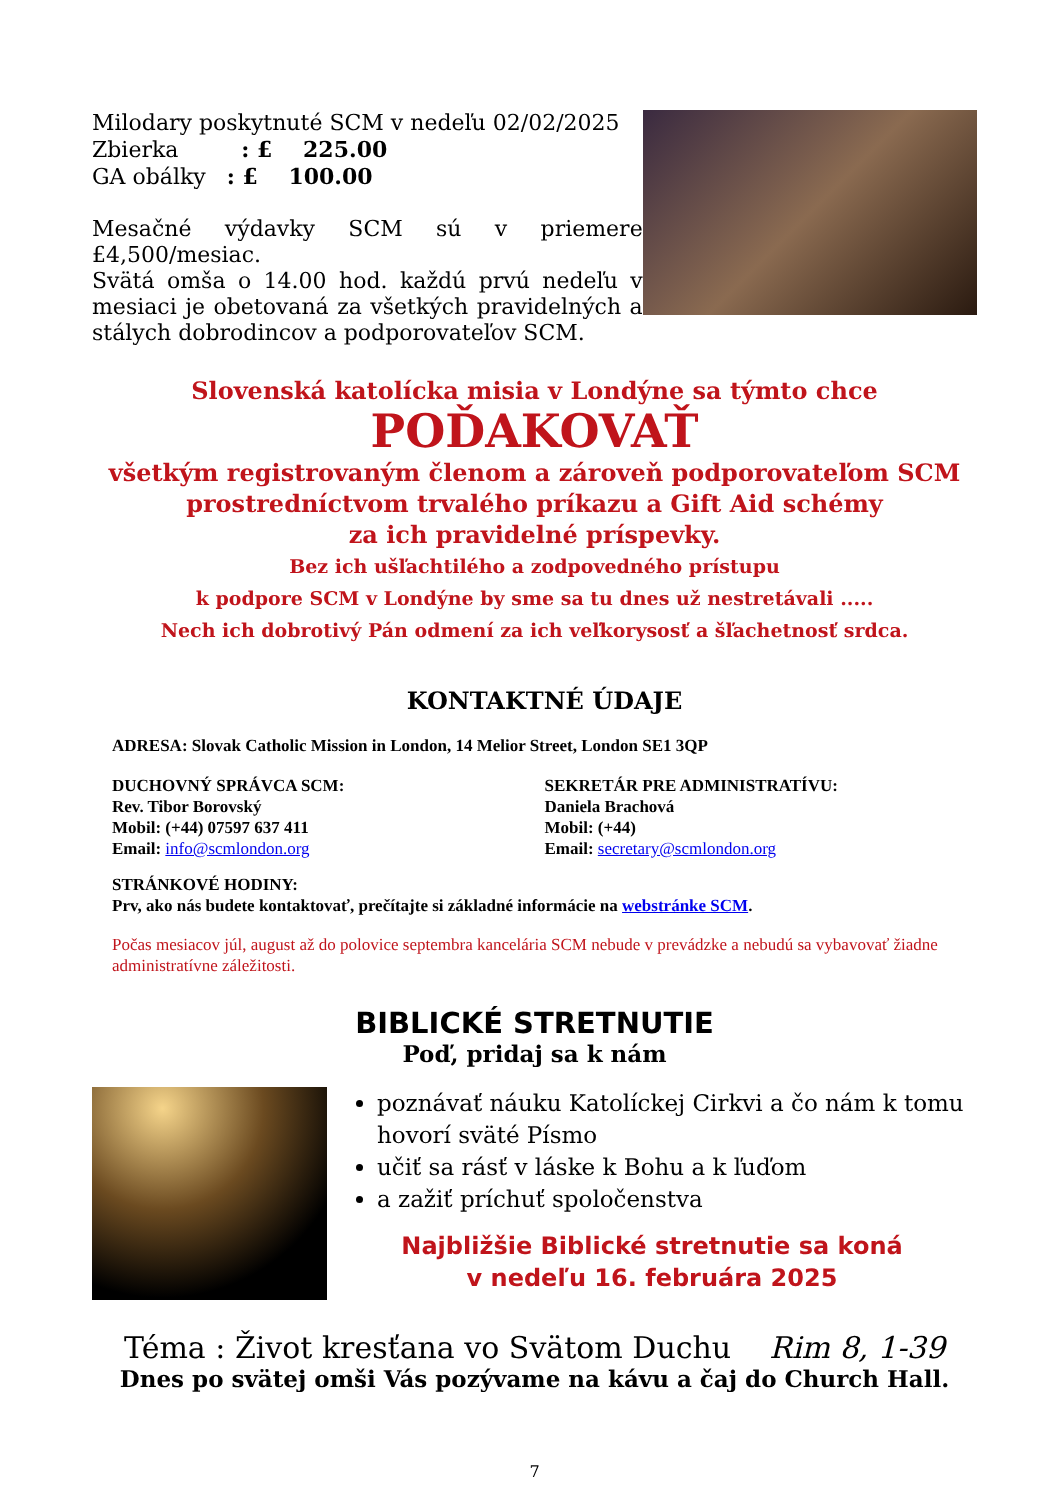Milodary poskytnuté SCM v nedeľu 02/02/2025
Zbierka : £ 225.00
GA obálky : £ 100.00
Mesačné výdavky SCM sú v priemere £4,500/mesiac.
Svätá omša o 14.00 hod. každú prvú nedeľu v mesiaci je obetovaná za všetkých pravidelných a stálych dobrodincov a podporovateľov SCM.
Slovenská katolícka misia v Londýne sa týmto chce
POĎAKOVAŤ
všetkým registrovaným členom a zároveň podporovateľom SCM
prostredníctvom trvalého príkazu a Gift Aid schémy
za ich pravidelné príspevky.
Bez ich ušľachtilého a zodpovedného prístupu
k podpore SCM v Londýne by sme sa tu dnes už nestretávali .....
Nech ich dobrotivý Pán odmení za ich veľkorysosť a šľachetnosť srdca.
KONTAKTNÉ ÚDAJE
ADRESA: Slovak Catholic Mission in London, 14 Melior Street, London SE1 3QP
DUCHOVNÝ SPRÁVCA SCM:
Rev. Tibor Borovský
Mobil: (+44) 07597 637 411
Email: info@scmlondon.org
SEKRETÁR PRE ADMINISTRATÍVU:
Daniela Brachová
Mobil: (+44)
Email: secretary@scmlondon.org
STRÁNKOVÉ HODINY:
Prv, ako nás budete kontaktovať, prečítajte si základné informácie na webstránke SCM.
Počas mesiacov júl, august až do polovice septembra kancelária SCM nebude v prevádzke a nebudú sa vybavovať žiadne administratívne záležitosti.
BIBLICKÉ STRETNUTIE
Poď, pridaj sa k nám
poznávať náuku Katolíckej Cirkvi a čo nám k tomu hovorí sväté Písmo
učiť sa rásť v láske k Bohu a k ľuďom
a zažiť príchuť spoločenstva
Najbližšie Biblické stretnutie sa koná
v nedeľu 16. februára 2025
Téma : Život kresťana vo Svätom Duchu Rim 8, 1-39
Dnes po svätej omši Vás pozývame na kávu a čaj do Church Hall.
7